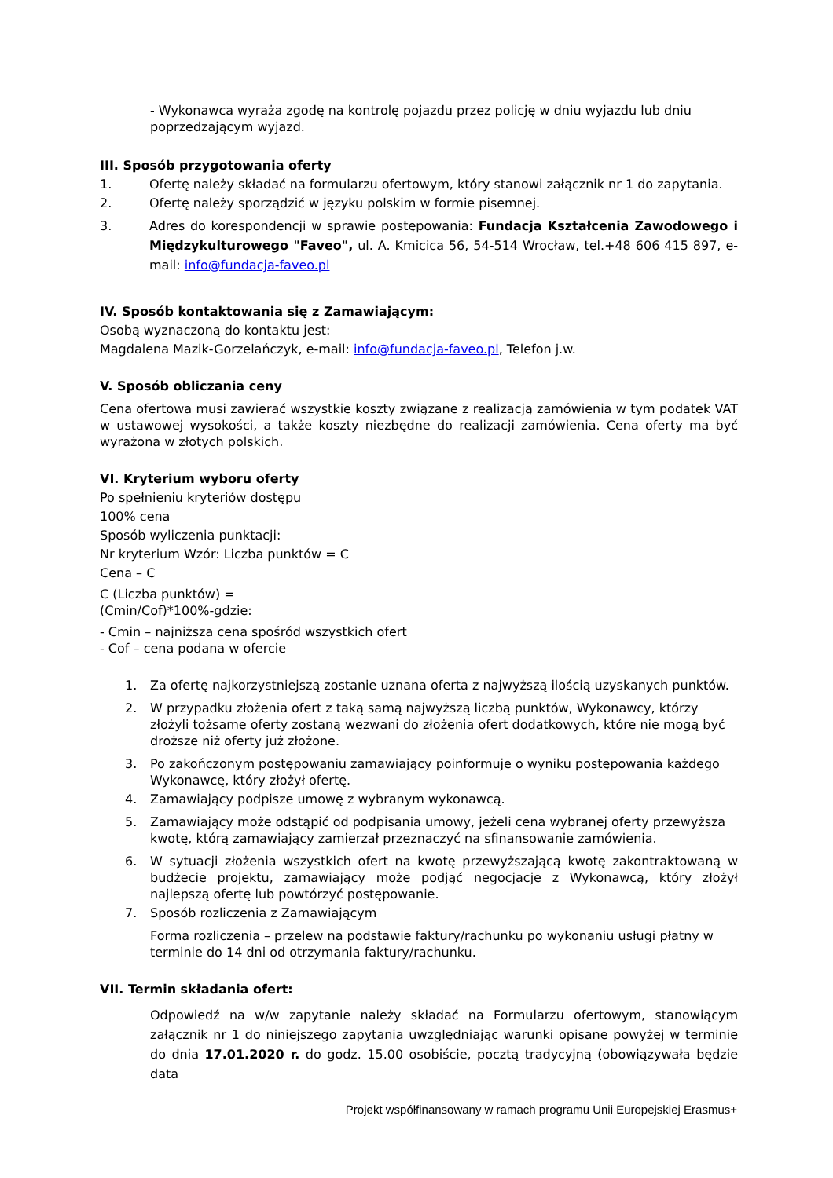- Wykonawca wyraża zgodę na kontrolę pojazdu przez policję w dniu wyjazdu lub dniu poprzedzającym wyjazd.
III. Sposób przygotowania oferty
1. Ofertę należy składać na formularzu ofertowym, który stanowi załącznik nr 1 do zapytania.
2. Ofertę należy sporządzić w języku polskim w formie pisemnej.
3. Adres do korespondencji w sprawie postępowania: Fundacja Kształcenia Zawodowego i Międzykulturowego "Faveo", ul. A. Kmicica 56, 54-514 Wrocław, tel.+48 606 415 897, e-mail: info@fundacja-faveo.pl
IV. Sposób kontaktowania się z Zamawiającym:
Osobą wyznaczoną do kontaktu jest:
Magdalena Mazik-Gorzelańczyk, e-mail: info@fundacja-faveo.pl, Telefon j.w.
V. Sposób obliczania ceny
Cena ofertowa musi zawierać wszystkie koszty związane z realizacją zamówienia w tym podatek VAT w ustawowej wysokości, a także koszty niezbędne do realizacji zamówienia. Cena oferty ma być wyrażona w złotych polskich.
VI. Kryterium wyboru oferty
Po spełnieniu kryteriów dostępu
100% cena
Sposób wyliczenia punktacji:
Nr kryterium Wzór: Liczba punktów = C
Cena – C
C (Liczba punktów) =
(Cmin/Cof)*100%-gdzie:
- Cmin – najniższa cena spośród wszystkich ofert
- Cof – cena podana w ofercie
1. Za ofertę najkorzystniejszą zostanie uznana oferta z najwyższą ilością uzyskanych punktów.
2. W przypadku złożenia ofert z taką samą najwyższą liczbą punktów, Wykonawcy, którzy złożyli tożsame oferty zostaną wezwani do złożenia ofert dodatkowych, które nie mogą być droższe niż oferty już złożone.
3. Po zakończonym postępowaniu zamawiający poinformuje o wyniku postępowania każdego Wykonawcę, który złożył ofertę.
4. Zamawiający podpisze umowę z wybranym wykonawcą.
5. Zamawiający może odstąpić od podpisania umowy, jeżeli cena wybranej oferty przewyższa kwotę, którą zamawiający zamierzał przeznaczyć na sfinansowanie zamówienia.
6. W sytuacji złożenia wszystkich ofert na kwotę przewyższającą kwotę zakontraktowaną w budżecie projektu, zamawiający może podjąć negocjacje z Wykonawcą, który złożył najlepszą ofertę lub powtórzyć postępowanie.
7. Sposób rozliczenia z Zamawiającym
Forma rozliczenia – przelew na podstawie faktury/rachunku po wykonaniu usługi płatny w terminie do 14 dni od otrzymania faktury/rachunku.
VII. Termin składania ofert:
Odpowiedź na w/w zapytanie należy składać na Formularzu ofertowym, stanowiącym załącznik nr 1 do niniejszego zapytania uwzględniając warunki opisane powyżej w terminie do dnia 17.01.2020 r. do godz. 15.00 osobiście, pocztą tradycyjną (obowiązywała będzie data
Projekt współfinansowany w ramach programu Unii Europejskiej Erasmus+